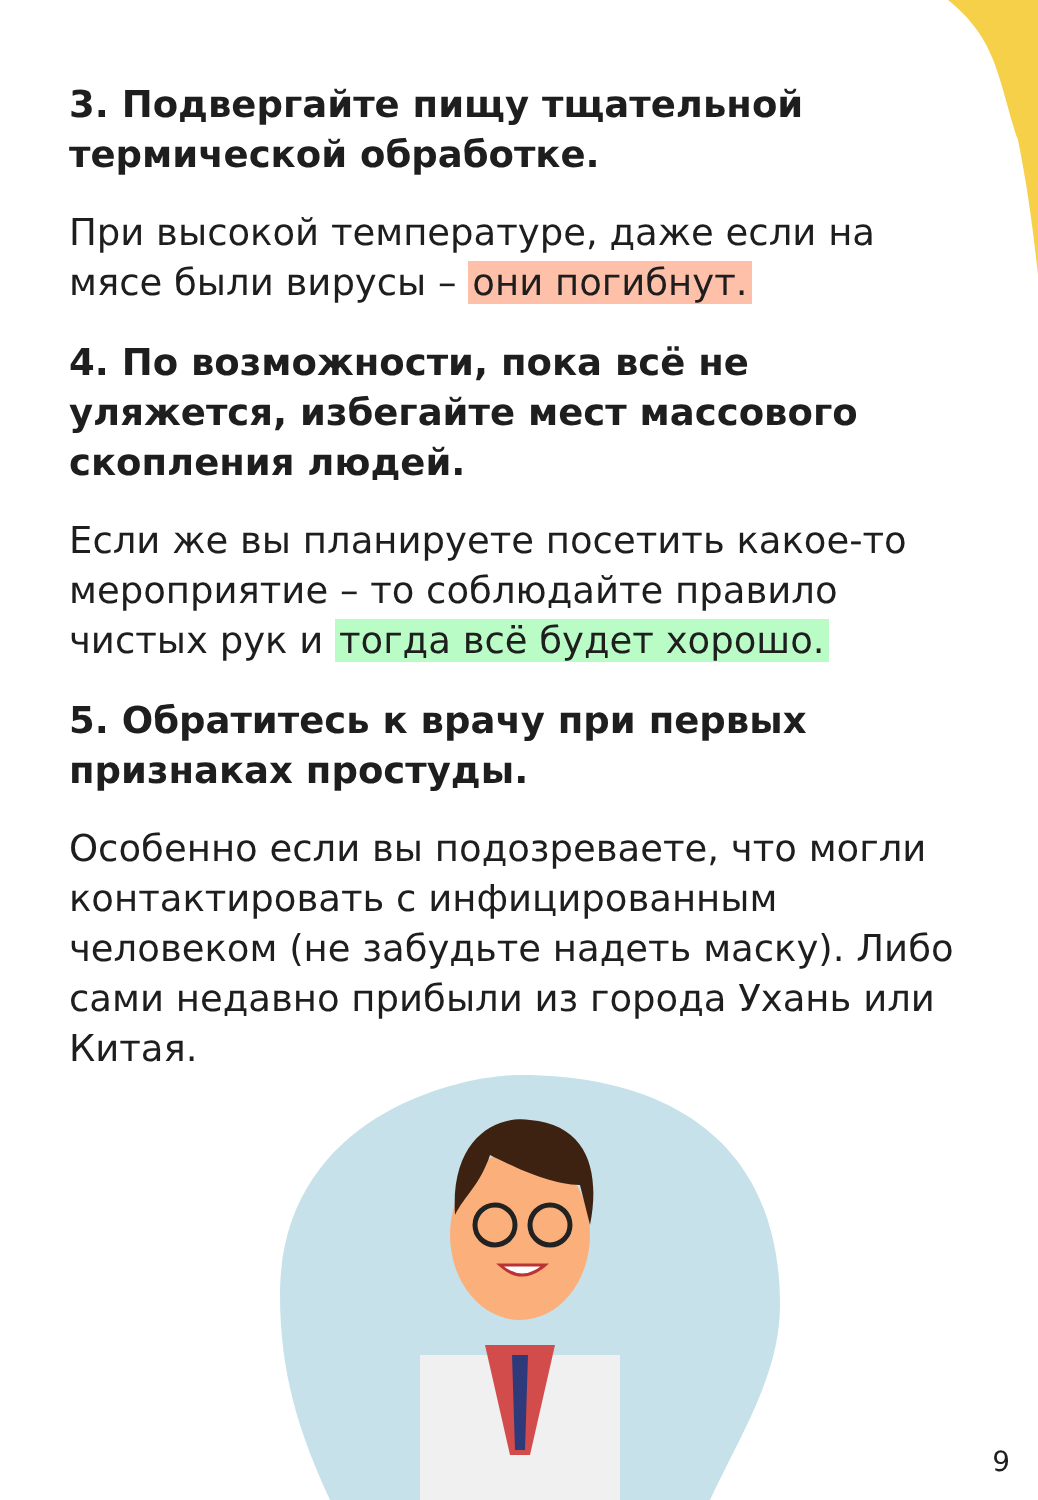3. Подвергайте пищу тщательной термической обработке.
При высокой температуре, даже если на мясе были вирусы – они погибнут.
4. По возможности, пока всё не уляжется, избегайте мест массового скопления людей.
Если же вы планируете посетить какое-то мероприятие – то соблюдайте правило чистых рук и тогда всё будет хорошо.
5. Обратитесь к врачу при первых признаках простуды.
Особенно если вы подозреваете, что могли контактировать с инфицированным человеком (не забудьте надеть маску). Либо сами недавно прибыли из города Ухань или Китая.
9